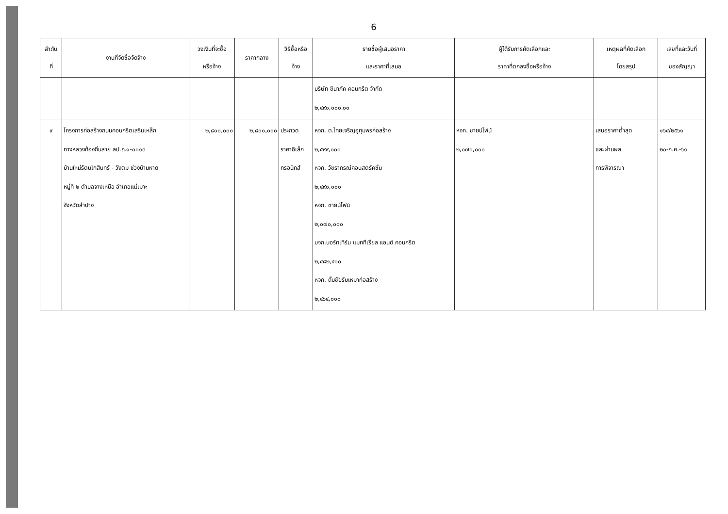6
| ลำดับ ที่ | งานที่จัดซื้อจัดจ้าง | วงเงินที่จะซื้อ หรือจ้าง | ราคากลาง | วิธีซื้อหรือ จ้าง | รายชื่อผู้เสนอราคา และราคาที่เสนอ | ผู้ได้รับการคัดเลือกและ ราคาที่ตกลงซื้อหรือจ้าง | เหตุผลที่คัดเลือก โดยสรุป | เลขที่และวันที่ ของสัญญา |
| --- | --- | --- | --- | --- | --- | --- | --- | --- |
| | | | | | บริษัท ชินาภัค คอนกรีต จำกัด ๒,๔๙๐,๐๐๐.๐๐ | | | |
| ๙ | โครงการก่อสร้างถนนคอนกรีตเสริมเหล็ก ทางหลวงท้องถิ่นสาย ลป.ถ.๑-๐๐๑๓ บ้านใหม่รัตนโกสินทร์ - วังตม ช่วงบ้านหาด หมู่ที่ ๒ ตำบลจางเหนือ อำเภอแม่เมาะ จังหวัดลำปาง | ๒,๘๐๐,๐๐๐ | ๒,๘๐๐,๐๐๐ | ประกวด ราคาอิเล็ก ทรอนิกส์ | หจก. ต.ไทยเจริญอุทุมพรก่อสร้าง ๒,๕๙๙,๐๐๐ หจก. วัชราภรณ์คอนสตรัคชั่น ๒,๔๙๐,๐๐๐ หจก. ชายน์ไฟน์ ๒,๐๗๐,๐๐๐ บจก.นอร์ทเทิร์น แมททีเรียล แอนด์ คอนกรีต ๒,๔๘๒,๔๐๐ หจก. ดั้มชัยรับเหมาก่อสร้าง ๒,๔๖๔,๐๐๐ | หจก. ชายน์ไฟน์ ๒,๐๗๐,๐๐๐ | เสนอราคาต่ำสุด และผ่านผล การพิจารณา | ๑๖๔/๒๕๖๑ ๒๐-ก.ค.-๖๑ |